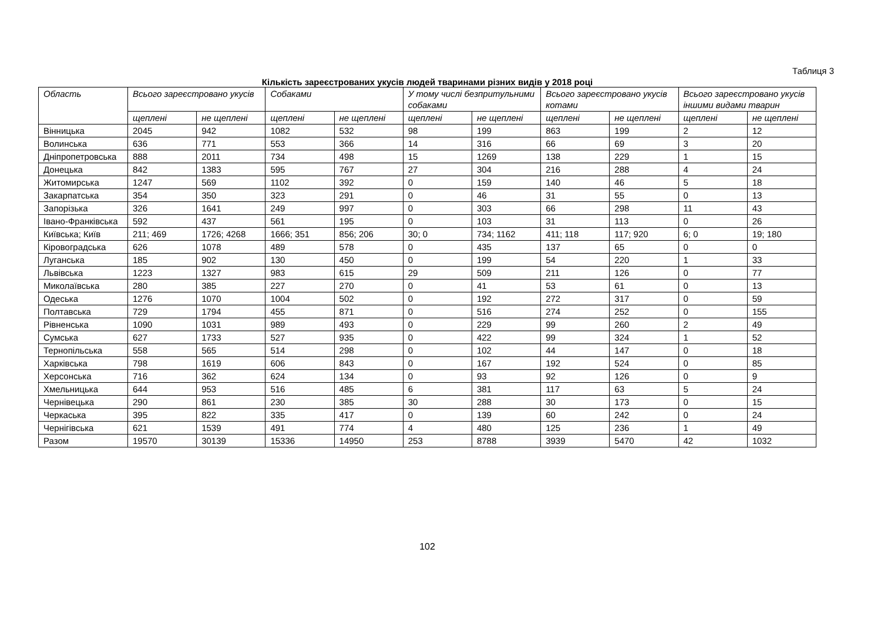Таблиця 3
Кількість зареєстрованих укусів людей тваринами різних видів у 2018 році
| Область | Всього зареєстровано укусів | | Собаками | | У тому числі безпритульними собаками | | Всього зареєстровано укусів котами | | Всього зареєстровано укусів іншими видами тварин | |
| --- | --- | --- | --- | --- | --- | --- | --- | --- | --- | --- |
| | щеплені | не щеплені | щеплені | не щеплені | щеплені | не щеплені | щеплені | не щеплені | щеплені | не щеплені |
| Вінницька | 2045 | 942 | 1082 | 532 | 98 | 199 | 863 | 199 | 2 | 12 |
| Волинська | 636 | 771 | 553 | 366 | 14 | 316 | 66 | 69 | 3 | 20 |
| Дніпропетровська | 888 | 2011 | 734 | 498 | 15 | 1269 | 138 | 229 | 1 | 15 |
| Донецька | 842 | 1383 | 595 | 767 | 27 | 304 | 216 | 288 | 4 | 24 |
| Житомирська | 1247 | 569 | 1102 | 392 | 0 | 159 | 140 | 46 | 5 | 18 |
| Закарпатська | 354 | 350 | 323 | 291 | 0 | 46 | 31 | 55 | 0 | 13 |
| Запорізька | 326 | 1641 | 249 | 997 | 0 | 303 | 66 | 298 | 11 | 43 |
| Івано-Франківська | 592 | 437 | 561 | 195 | 0 | 103 | 31 | 113 | 0 | 26 |
| Київська; Київ | 211; 469 | 1726; 4268 | 1666; 351 | 856; 206 | 30; 0 | 734; 1162 | 411; 118 | 117; 920 | 6; 0 | 19; 180 |
| Кіровоградська | 626 | 1078 | 489 | 578 | 0 | 435 | 137 | 65 | 0 | 0 |
| Луганська | 185 | 902 | 130 | 450 | 0 | 199 | 54 | 220 | 1 | 33 |
| Львівська | 1223 | 1327 | 983 | 615 | 29 | 509 | 211 | 126 | 0 | 77 |
| Миколаївська | 280 | 385 | 227 | 270 | 0 | 41 | 53 | 61 | 0 | 13 |
| Одеська | 1276 | 1070 | 1004 | 502 | 0 | 192 | 272 | 317 | 0 | 59 |
| Полтавська | 729 | 1794 | 455 | 871 | 0 | 516 | 274 | 252 | 0 | 155 |
| Рівненська | 1090 | 1031 | 989 | 493 | 0 | 229 | 99 | 260 | 2 | 49 |
| Сумська | 627 | 1733 | 527 | 935 | 0 | 422 | 99 | 324 | 1 | 52 |
| Тернопільська | 558 | 565 | 514 | 298 | 0 | 102 | 44 | 147 | 0 | 18 |
| Харківська | 798 | 1619 | 606 | 843 | 0 | 167 | 192 | 524 | 0 | 85 |
| Херсонська | 716 | 362 | 624 | 134 | 0 | 93 | 92 | 126 | 0 | 9 |
| Хмельницька | 644 | 953 | 516 | 485 | 6 | 381 | 117 | 63 | 5 | 24 |
| Чернівецька | 290 | 861 | 230 | 385 | 30 | 288 | 30 | 173 | 0 | 15 |
| Черкаська | 395 | 822 | 335 | 417 | 0 | 139 | 60 | 242 | 0 | 24 |
| Чернігівська | 621 | 1539 | 491 | 774 | 4 | 480 | 125 | 236 | 1 | 49 |
| Разом | 19570 | 30139 | 15336 | 14950 | 253 | 8788 | 3939 | 5470 | 42 | 1032 |
102